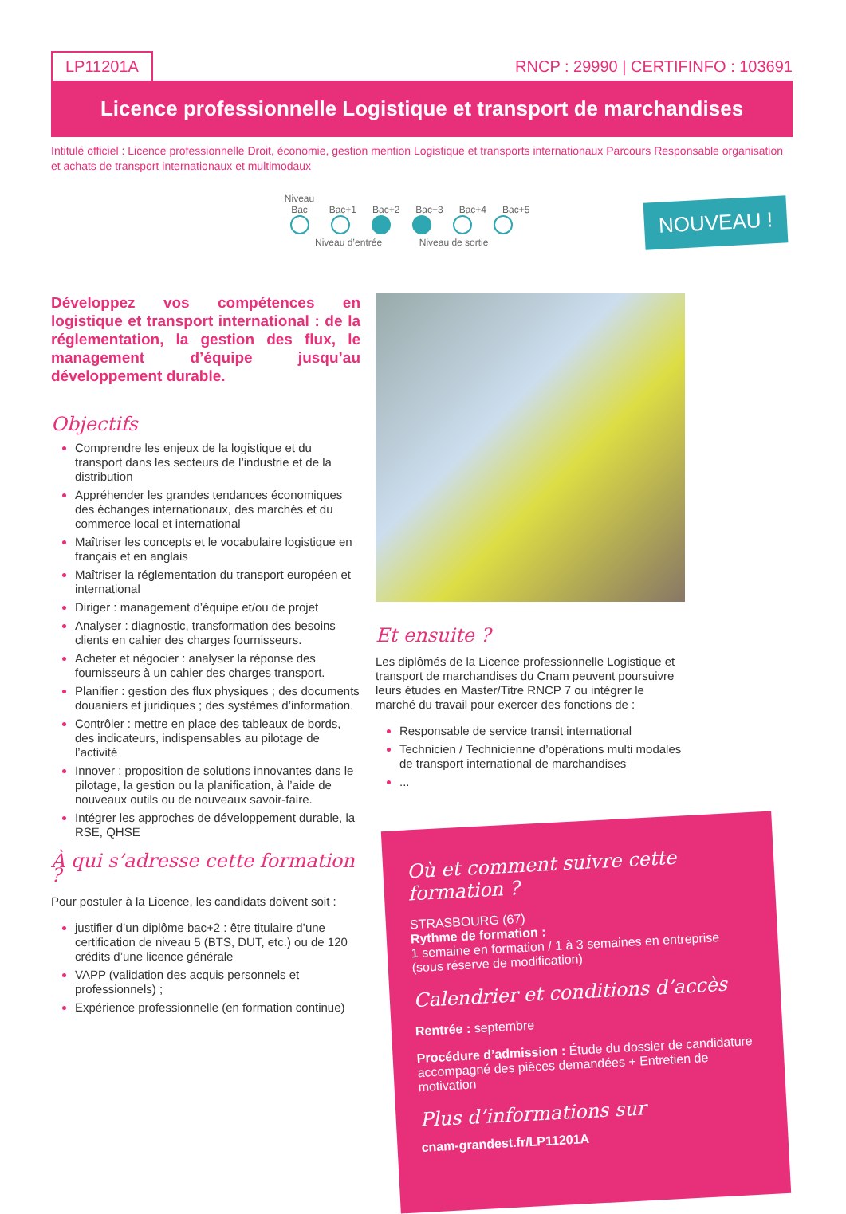LP11201A RNCP : 29990 | CERTIFINFO : 103691
Licence professionnelle Logistique et transport de marchandises
Intitulé officiel : Licence professionnelle Droit, économie, gestion mention Logistique et transports internationaux Parcours Responsable organisation et achats de transport internationaux et multimodaux
Niveau Bac Bac+1 Bac+2 Bac+3 Bac+4 Bac+5
Niveau d’entrée Niveau de sortie
NOUVEAU !
Développez vos compétences en logistique et transport international : de la réglementation, la gestion des flux, le management d’équipe jusqu’au développement durable.
Objectifs
Comprendre les enjeux de la logistique et du transport dans les secteurs de l’industrie et de la distribution
Appréhender les grandes tendances économiques des échanges internationaux, des marchés et du commerce local et international
Maîtriser les concepts et le vocabulaire logistique en français et en anglais
Maîtriser la réglementation du transport européen et international
Diriger : management d’équipe et/ou de projet
Analyser : diagnostic, transformation des besoins clients en cahier des charges fournisseurs.
Acheter et négocier : analyser la réponse des fournisseurs à un cahier des charges transport.
Planifier : gestion des flux physiques ; des documents douaniers et juridiques ; des systèmes d’information.
Contrôler : mettre en place des tableaux de bords, des indicateurs, indispensables au pilotage de l’activité
Innover : proposition de solutions innovantes dans le pilotage, la gestion ou la planification, à l’aide de nouveaux outils ou de nouveaux savoir-faire.
Intégrer les approches de développement durable, la RSE, QHSE
À qui s’adresse cette formation ?
Pour postuler à la Licence, les candidats doivent soit :
justifier d’un diplôme bac+2 : être titulaire d’une certification de niveau 5 (BTS, DUT, etc.) ou de 120 crédits d’une licence générale
VAPP (validation des acquis personnels et professionnels) ;
Expérience professionnelle (en formation continue)
Et ensuite ?
Les diplômés de la Licence professionnelle Logistique et transport de marchandises du Cnam peuvent poursuivre leurs études en Master/Titre RNCP 7 ou intégrer le marché du travail pour exercer des fonctions de :
Responsable de service transit international
Technicien / Technicienne d’opérations multi modales de transport international de marchandises
...
Où et comment suivre cette formation ?
STRASBOURG (67)
Rythme de formation :
1 semaine en formation / 1 à 3 semaines en entreprise (sous réserve de modification)
Calendrier et conditions d’accès
Rentrée : septembre
Procédure d’admission : Étude du dossier de candidature accompagné des pièces demandées + Entretien de motivation
Plus d’informations sur
cnam-grandest.fr/LP11201A